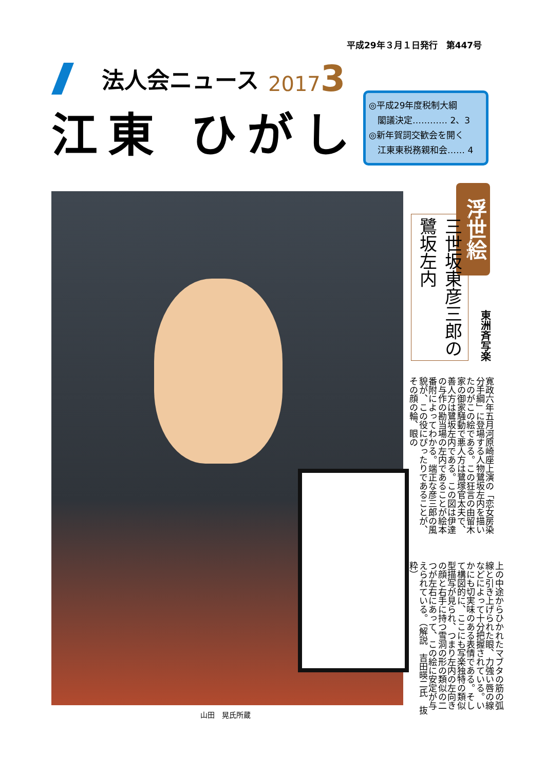平成29年３月１日発行　第447号
法人会ニュース 20173
江東 ひがし
◎平成29年度税制大綱
　閣議決定………… 2、3
◎新年賀詞交歓会を開く
　江東東税務親和会…… 4
山田　晃氏所蔵
浮世絵
三世坂東彦三郎の 鷺坂左内
東洲斉写楽
寛政六年五月河原崎座上演の「恋女房染分手綱」に登場する人物鷺坂左内を描いたのがこの絵である。この狂言の由留木家の御家騒動で悪人方は鷺塚官太夫で、善人方は鷺坂左内である。この図は伊達の与作の勘当場の左内であることが絵本番附によってわかる。端正な彦三郎の風貌が、この役にぴったりであることが、その顔の輪、眼の
上の中途からひかれたマブタの筋の弧線と引き上げられた眼、力強い唇の線などによって十分把握されている。いかにも切実味のある表情である。そして構図的に、ここにも写楽独特の類似型描写が見られ、つまり左内の左向きの顔と右手に持つ雪洞の形の類似の二つが左右にあって、この絵に安定が与えられている。（解説　吉田暎二氏　抜粋）